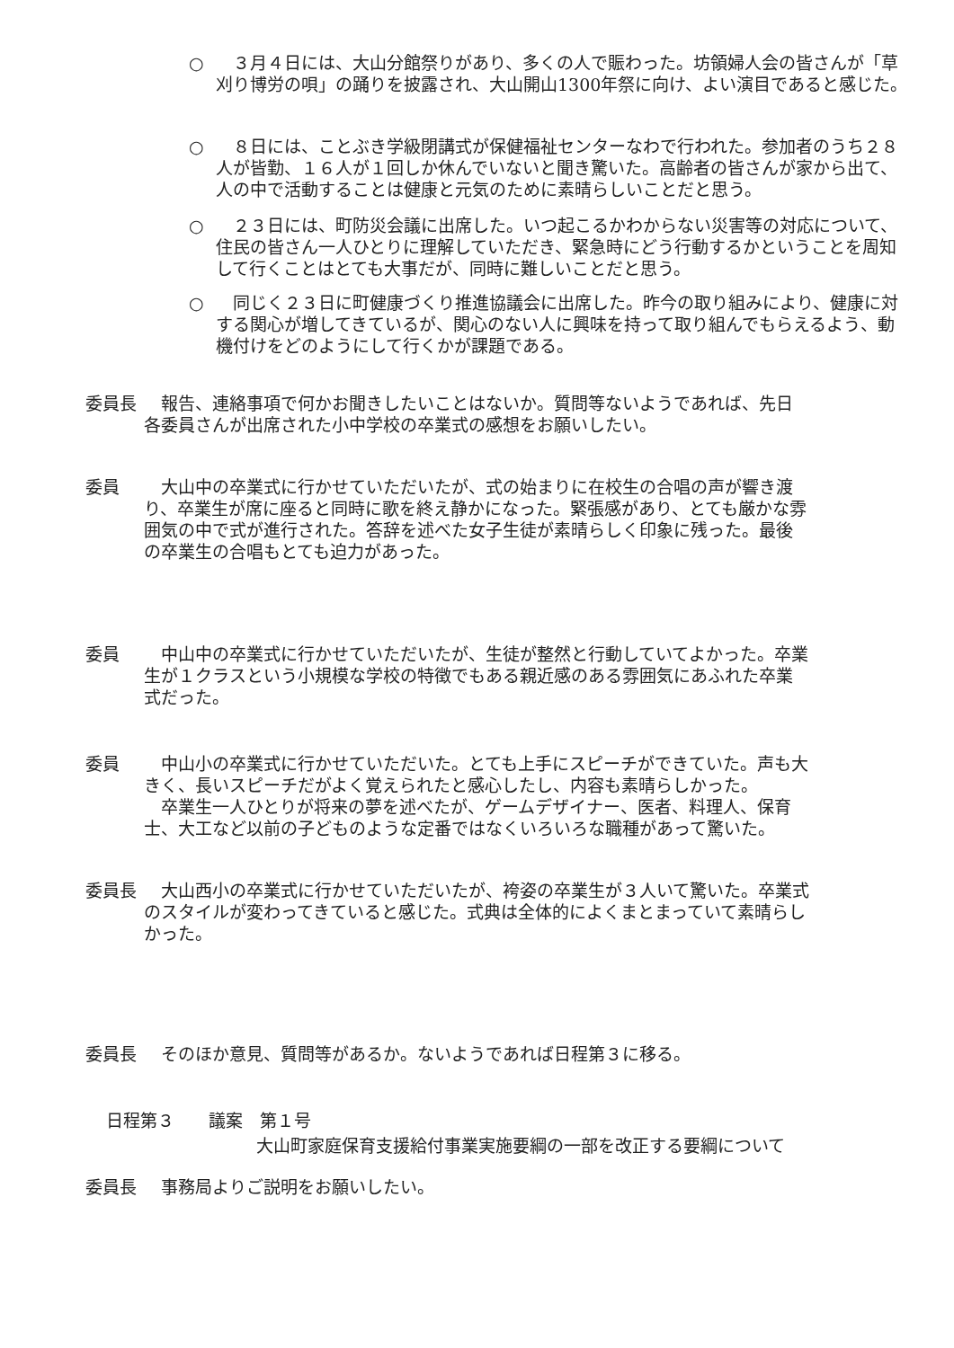○　３月４日には、大山分館祭りがあり、多くの人で賑わった。坊領婦人会の皆さんが「草刈り博労の唄」の踊りを披露され、大山開山1300年祭に向け、よい演目であると感じた。
○　８日には、ことぶき学級閉講式が保健福祉センターなわで行われた。参加者のうち２８人が皆勤、１６人が１回しか休んでいないと聞き驚いた。高齢者の皆さんが家から出て、人の中で活動することは健康と元気のために素晴らしいことだと思う。
○　２３日には、町防災会議に出席した。いつ起こるかわからない災害等の対応について、住民の皆さん一人ひとりに理解していただき、緊急時にどう行動するかということを周知して行くことはとても大事だが、同時に難しいことだと思う。
○　同じく２３日に町健康づくり推進協議会に出席した。昨今の取り組みにより、健康に対する関心が増してきているが、関心のない人に興味を持って取り組んでもらえるよう、動機付けをどのようにして行くかが課題である。
委員長 　報告、連絡事項で何かお聞きしたいことはないか。質問等ないようであれば、先日各委員さんが出席された小中学校の卒業式の感想をお願いしたい。
委員 　大山中の卒業式に行かせていただいたが、式の始まりに在校生の合唱の声が響き渡り、卒業生が席に座ると同時に歌を終え静かになった。緊張感があり、とても厳かな雰囲気の中で式が進行された。答辞を述べた女子生徒が素晴らしく印象に残った。最後の卒業生の合唱もとても迫力があった。
委員 　中山中の卒業式に行かせていただいたが、生徒が整然と行動していてよかった。卒業生が１クラスという小規模な学校の特徴でもある親近感のある雰囲気にあふれた卒業式だった。
委員 　中山小の卒業式に行かせていただいた。とても上手にスピーチができていた。声も大きく、長いスピーチだがよく覚えられたと感心したし、内容も素晴らしかった。
　卒業生一人ひとりが将来の夢を述べたが、ゲームデザイナー、医者、料理人、保育士、大工など以前の子どものような定番ではなくいろいろな職種があって驚いた。
委員長 　大山西小の卒業式に行かせていただいたが、袴姿の卒業生が３人いて驚いた。卒業式のスタイルが変わってきていると感じた。式典は全体的によくまとまっていて素晴らしかった。
委員長 　そのほか意見、質問等があるか。ないようであれば日程第３に移る。
日程第３　　議案　第１号
大山町家庭保育支援給付事業実施要綱の一部を改正する要綱について
委員長 　事務局よりご説明をお願いしたい。